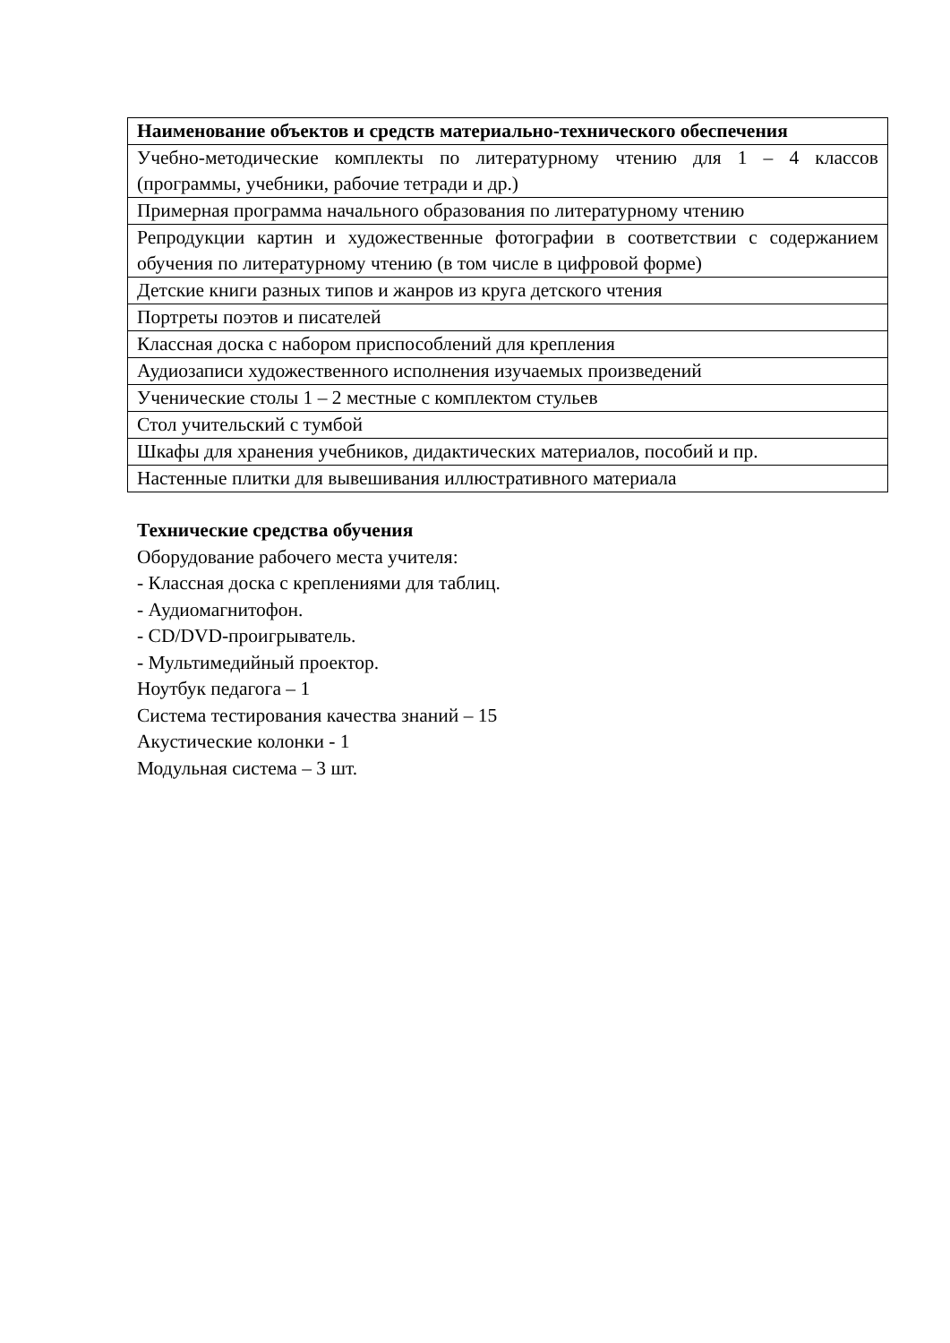| Наименование объектов и средств материально-технического обеспечения |
| --- |
| Учебно-методические комплекты по литературному чтению для 1 – 4 классов (программы, учебники, рабочие тетради и др.) |
| Примерная программа начального образования по литературному чтению |
| Репродукции картин и художественные фотографии в соответствии с содержанием обучения по литературному чтению (в том числе в цифровой форме) |
| Детские книги разных типов и жанров из круга детского чтения |
| Портреты поэтов и писателей |
| Классная доска с набором приспособлений для крепления |
| Аудиозаписи художественного исполнения изучаемых произведений |
| Ученические столы 1 – 2 местные с комплектом стульев |
| Стол учительский с тумбой |
| Шкафы для хранения учебников, дидактических материалов, пособий и пр. |
| Настенные плитки для вывешивания иллюстративного материала |
Технические средства обучения
Оборудование рабочего места учителя:
- Классная доска с креплениями для таблиц.
- Аудиомагнитофон.
- CD/DVD-проигрыватель.
- Мультимедийный проектор.
Ноутбук педагога – 1
Система тестирования качества знаний – 15
Акустические колонки - 1
Модульная система – 3 шт.